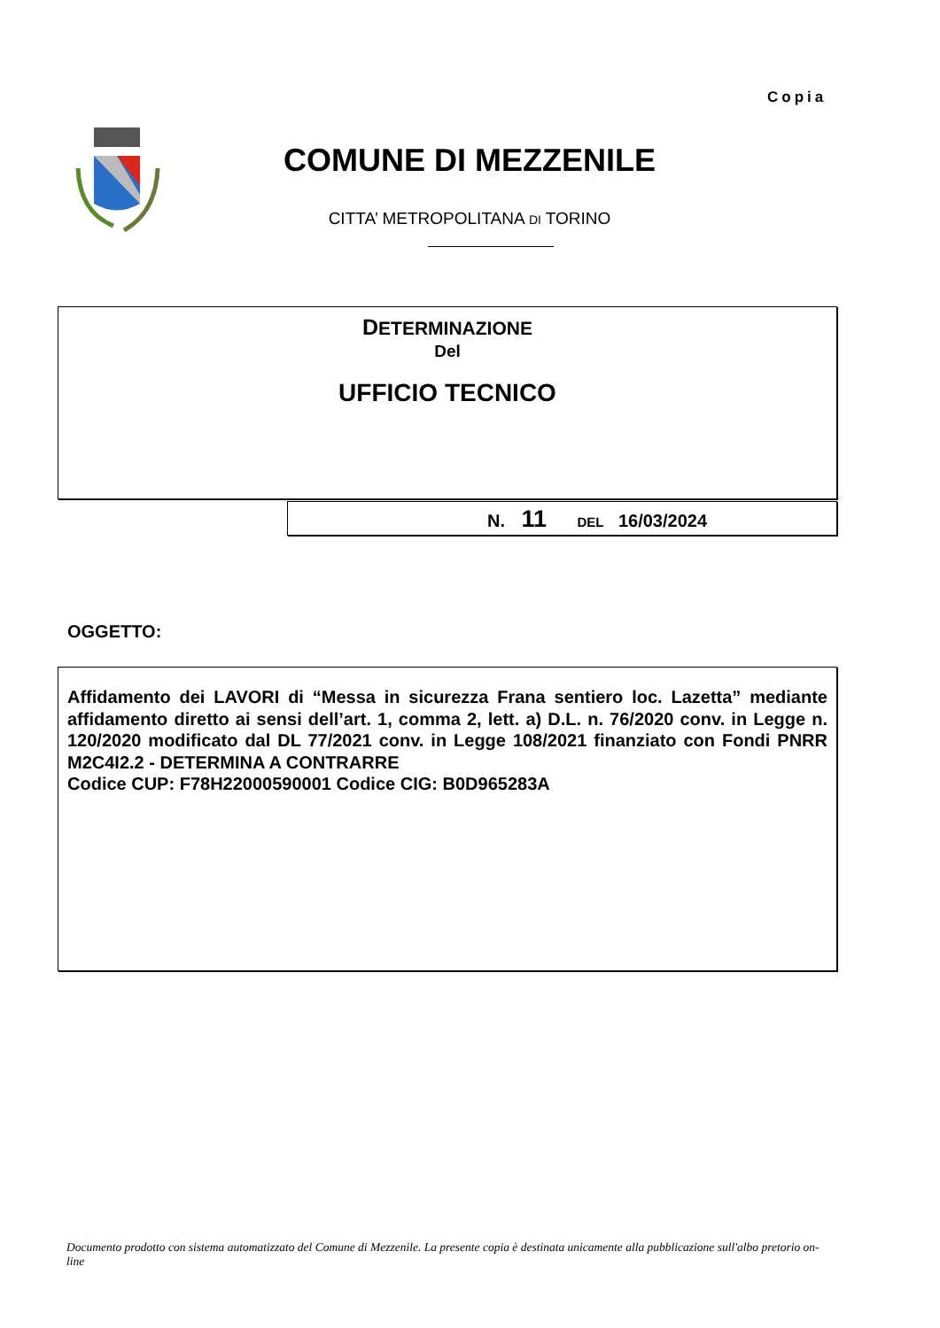Copia
COMUNE DI MEZZENILE
CITTA’ METROPOLITANA DI TORINO
DETERMINAZIONE
Del
UFFICIO TECNICO
N. 11 DEL 16/03/2024
OGGETTO:
Affidamento dei LAVORI di “Messa in sicurezza Frana sentiero loc. Lazetta” mediante affidamento diretto ai sensi dell’art. 1, comma 2, lett. a) D.L. n. 76/2020 conv. in Legge n. 120/2020 modificato dal DL 77/2021 conv. in Legge 108/2021 finanziato con Fondi PNRR M2C4I2.2 - DETERMINA A CONTRARRE
Codice CUP: F78H22000590001 Codice CIG: B0D965283A
Documento prodotto con sistema automatizzato del Comune di Mezzenile. La presente copia è destinata unicamente alla pubblicazione sull'albo pretorio on-line